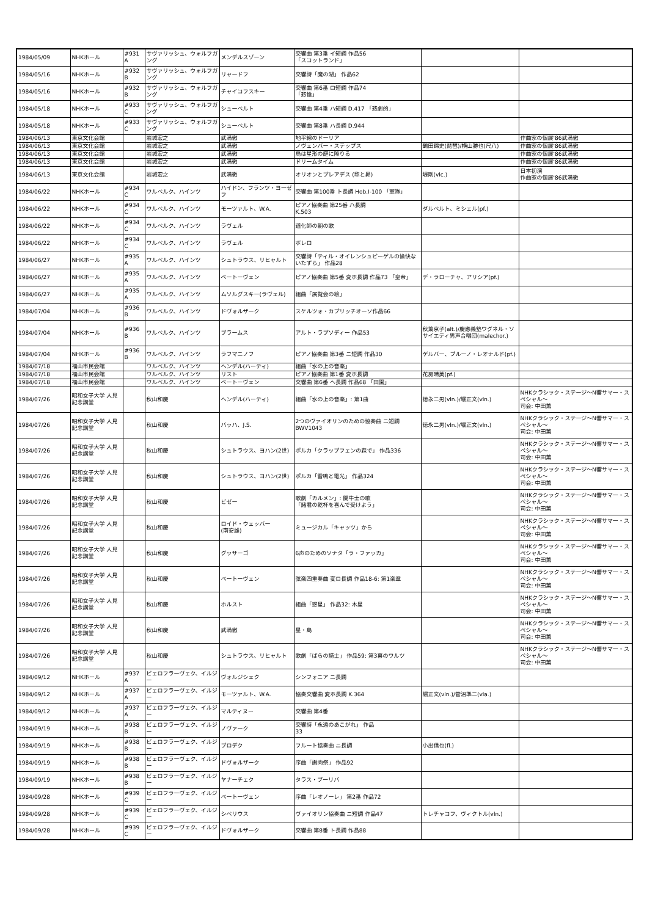| 1984/05/09 | NHKホール | #931 A | サヴァリッシュ、ウォルフガング | メンデルスゾーン | 交響曲 第3番 イ短調 作品56 「スコットランド」 | | |
| 1984/05/16 | NHKホール | #932 B | サヴァリッシュ、ウォルフガング | リャードフ | 交響詩「魔の湖」 作品62 | | |
| 1984/05/16 | NHKホール | #932 B | サヴァリッシュ、ウォルフガング | チャイコフスキー | 交響曲 第6番 ロ短調 作品74 「悲愴」 | | |
| 1984/05/18 | NHKホール | #933 C | サヴァリッシュ、ウォルフガング | シューベルト | 交響曲 第4番 ハ短調 D.417 「悲劇的」 | | |
| 1984/05/18 | NHKホール | #933 C | サヴァリッシュ、ウォルフガング | シューベルト | 交響曲 第8番 ハ長調 D.944 | | |
| 1984/06/13 | 東京文化会館 | | 岩城宏之 | 武満徹 | 地平線のドーリア | | 作曲家の個展'86武満徹 |
| 1984/06/13 | 東京文化会館 | | 岩城宏之 | 武満徹 | ノヴェンバー・ステップス | 鶴田錦史(琵琶)/横山勝也(尺八) | 作曲家の個展'86武満徹 |
| 1984/06/13 | 東京文化会館 | | 岩城宏之 | 武満徹 | 鳥は星形の庭に降りる | | 作曲家の個展'86武満徹 |
| 1984/06/13 | 東京文化会館 | | 岩城宏之 | 武満徹 | ドリームタイム | | 作曲家の個展'86武満徹 |
| 1984/06/13 | 東京文化会館 | | 岩城宏之 | 武満徹 | オリオンとプレアデス (犂と昴) | 堤剛(vlc.) | 日本初演 作曲家の個展'86武満徹 |
| 1984/06/22 | NHKホール | #934 C | ワルベルク、ハインツ | ハイドン、フランツ・ヨーゼフ | 交響曲 第100番 ト長調 Hob.I-100 「軍隊」 | | |
| 1984/06/22 | NHKホール | #934 C | ワルベルク、ハインツ | モーツァルト、W.A. | ピアノ協奏曲 第25番 ハ長調 K.503 | ダルベルト、ミシェル(pf.) | |
| 1984/06/22 | NHKホール | #934 C | ワルベルク、ハインツ | ラヴェル | 道化師の朝の歌 | | |
| 1984/06/22 | NHKホール | #934 C | ワルベルク、ハインツ | ラヴェル | ボレロ | | |
| 1984/06/27 | NHKホール | #935 A | ワルベルク、ハインツ | シュトラウス、リヒャルト | 交響詩「ティル・オイレンシュピーゲルの愉快ないたずら」 作品28 | | |
| 1984/06/27 | NHKホール | #935 A | ワルベルク、ハインツ | ベートーヴェン | ピアノ協奏曲 第5番 変ホ長調 作品73 「皇帝」 | デ・ラローチャ、アリシア(pf.) | |
| 1984/06/27 | NHKホール | #935 A | ワルベルク、ハインツ | ムソルグスキー(ラヴェル) | 組曲「展覧会の絵」 | | |
| 1984/07/04 | NHKホール | #936 B | ワルベルク、ハインツ | ドヴォルザーク | スケルツォ・カプリッチオーソ作品66 | | |
| 1984/07/04 | NHKホール | #936 B | ワルベルク、ハインツ | ブラームス | アルト・ラプソディー 作品53 | 秋葉京子(alt.)/慶應義塾ワグネル・ソサイエティ男声合唱団(malechor.) | |
| 1984/07/04 | NHKホール | #936 B | ワルベルク、ハインツ | ラフマニノフ | ピアノ協奏曲 第3番 ニ短調 作品30 | ゲルバー、ブルーノ・レオナルド(pf.) | |
| 1984/07/18 | 福山市民会館 | | ワルベルク、ハインツ | ヘンデル(ハーティ) | 組曲「水の上の音楽」 | | |
| 1984/07/18 | 福山市民会館 | | ワルベルク、ハインツ | リスト | ピアノ協奏曲 第1番 変ホ長調 | 花房晴美(pf.) | |
| 1984/07/18 | 福山市民会館 | | ワルベルク、ハインツ | ベートーヴェン | 交響曲 第6番 ヘ長調 作品68 「田園」 | | |
| 1984/07/26 | 昭和女子大学 人見記念講堂 | | 秋山和慶 | ヘンデル(ハーティ) | 組曲「水の上の音楽」: 第1曲 | 徳永二男(vln.)/堀正文(vln.) | NHKクラシック・ステージ～N響サマー・スペシャル～ 司会: 中田薫 |
| 1984/07/26 | 昭和女子大学 人見記念講堂 | | 秋山和慶 | バッハ、J.S. | 2つのヴァイオリンのための協奏曲 ニ短調 BWV1043 | 徳永二男(vln.)/堀正文(vln.) | NHKクラシック・ステージ～N響サマー・スペシャル～ 司会: 中田薫 |
| 1984/07/26 | 昭和女子大学 人見記念講堂 | | 秋山和慶 | シュトラウス、ヨハン(2世) | ポルカ「クラップフェンの森で」 作品336 | | NHKクラシック・ステージ～N響サマー・スペシャル～ 司会: 中田薫 |
| 1984/07/26 | 昭和女子大学 人見記念講堂 | | 秋山和慶 | シュトラウス、ヨハン(2世) | ポルカ「雷鳴と電光」 作品324 | | NHKクラシック・ステージ～N響サマー・スペシャル～ 司会: 中田薫 |
| 1984/07/26 | 昭和女子大学 人見記念講堂 | | 秋山和慶 | ビゼー | 歌劇「カルメン」: 闘牛士の歌 「諸君の乾杯を喜んで受けよう」 | | NHKクラシック・ステージ～N響サマー・スペシャル～ 司会: 中田薫 |
| 1984/07/26 | 昭和女子大学 人見記念講堂 | | 秋山和慶 | ロイド・ウェッバー (南安雄) | ミュージカル「キャッツ」から | | NHKクラシック・ステージ～N響サマー・スペシャル～ 司会: 中田薫 |
| 1984/07/26 | 昭和女子大学 人見記念講堂 | | 秋山和慶 | グッサーゴ | 6声のためのソナタ「ラ・ファッカ」 | | NHKクラシック・ステージ～N響サマー・スペシャル～ 司会: 中田薫 |
| 1984/07/26 | 昭和女子大学 人見記念講堂 | | 秋山和慶 | ベートーヴェン | 弦楽四重奏曲 変ロ長調 作品18-6: 第1楽章 | | NHKクラシック・ステージ～N響サマー・スペシャル～ 司会: 中田薫 |
| 1984/07/26 | 昭和女子大学 人見記念講堂 | | 秋山和慶 | ホルスト | 組曲「惑星」 作品32: 木星 | | NHKクラシック・ステージ～N響サマー・スペシャル～ 司会: 中田薫 |
| 1984/07/26 | 昭和女子大学 人見記念講堂 | | 秋山和慶 | 武満徹 | 星・島 | | NHKクラシック・ステージ～N響サマー・スペシャル～ 司会: 中田薫 |
| 1984/07/26 | 昭和女子大学 人見記念講堂 | | 秋山和慶 | シュトラウス、リヒャルト | 歌劇「ばらの騎士」 作品59: 第3幕のワルツ | | NHKクラシック・ステージ～N響サマー・スペシャル～ 司会: 中田薫 |
| 1984/09/12 | NHKホール | #937 A | ビェロフラーヴェク、イルジー | ヴォルジシェク | シンフォニア ニ長調 | | |
| 1984/09/12 | NHKホール | #937 A | ビェロフラーヴェク、イルジー | モーツァルト、W.A. | 協奏交響曲 変ホ長調 K.364 | 堀正文(vln.)/菅沼準二(vla.) | |
| 1984/09/12 | NHKホール | #937 A | ビェロフラーヴェク、イルジー | マルティヌー | 交響曲 第4番 | | |
| 1984/09/19 | NHKホール | #938 B | ビェロフラーヴェク、イルジー | ノヴァーク | 交響詩「永遠のあこがれ」 作品 33 | | |
| 1984/09/19 | NHKホール | #938 B | ビェロフラーヴェク、イルジー | ブロデク | フルート協奏曲 ニ長調 | 小出信也(fl.) | |
| 1984/09/19 | NHKホール | #938 B | ビェロフラーヴェク、イルジー | ドヴォルザーク | 序曲「謝肉祭」 作品92 | | |
| 1984/09/19 | NHKホール | #938 B | ビェロフラーヴェク、イルジー | ヤナーチェク | タラス・ブーリバ | | |
| 1984/09/28 | NHKホール | #939 C | ビェロフラーヴェク、イルジー | ベートーヴェン | 序曲「レオノーレ」 第2番 作品72 | | |
| 1984/09/28 | NHKホール | #939 C | ビェロフラーヴェク、イルジー | シベリウス | ヴァイオリン協奏曲 ニ短調 作品47 | トレチャコフ、ヴィクトル(vln.) | |
| 1984/09/28 | NHKホール | #939 C | ビェロフラーヴェク、イルジー | ドヴォルザーク | 交響曲 第8番 ト長調 作品88 | | |